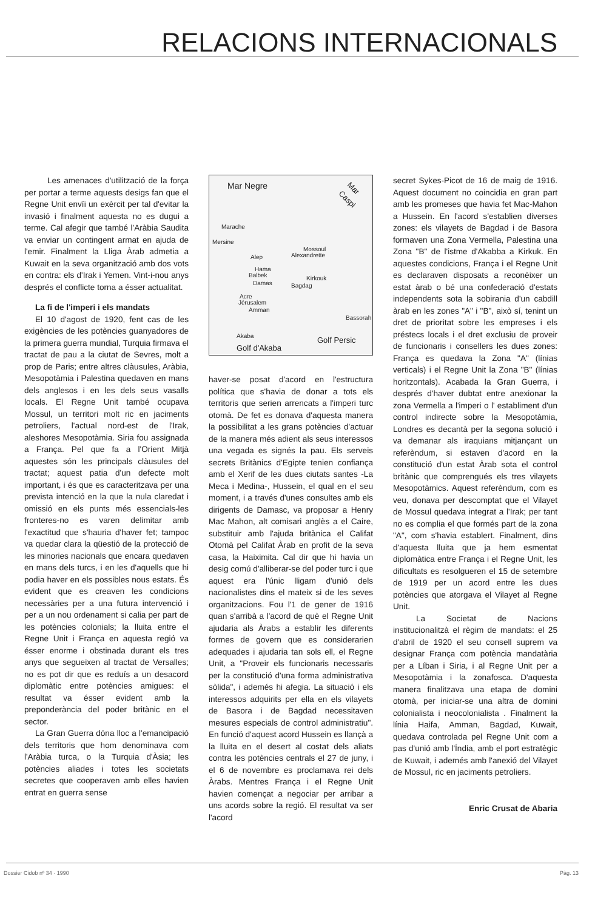RELACIONS INTERNACIONALS
Les amenaces d'utilització de la força per portar a terme aquests desigs fan que el Regne Unit envïi un exèrcit per tal d'evitar la invasió i finalment aquesta no es dugui a terme. Cal afegir que també l'Aràbia Saudita va enviar un contingent armat en ajuda de l'emir. Finalment la Lliga Àrab admetia a Kuwait en la seva organització amb dos vots en contra: els d'Irak i Yemen. Vint-i-nou anys després el conflicte torna a ésser actualitat.
La fi de l'imperi i els mandats
El 10 d'agost de 1920, fent cas de les exigències de les potències guanyadores de la primera guerra mundial, Turquia firmava el tractat de pau a la ciutat de Sevres, molt a prop de Paris; entre altres clàusules, Aràbia, Mesopotàmia i Palestina quedaven en mans dels anglesos i en les dels seus vasalls locals. El Regne Unit també ocupava Mossul, un territori molt ric en jaciments petroliers, l'actual nord-est de l'Irak, aleshores Mesopotàmia. Siria fou assignada a França. Pel que fa a l'Orient Mitjà aquestes són les principals clàusules del tractat; aquest patia d'un defecte molt important, i és que es caracteritzava per una prevista intenció en la que la nula claredat i omissió en els punts més essencials-les fronteres-no es varen delimitar amb l'exactitud que s'hauria d'haver fet; tampoc va quedar clara la qüestió de la protecció de les minories nacionals que encara quedaven en mans dels turcs, i en les d'aquells que hi podia haver en els possibles nous estats. És evident que es creaven les condicions necessàries per a una futura intervenció i per a un nou ordenament si calia per part de les potències colonials; la lluita entre el Regne Unit i França en aquesta regió va ésser enorme i obstinada durant els tres anys que segueixen al tractat de Versalles; no es pot dir que es reduís a un desacord diplomàtic entre potències amigues: el resultat va ésser evident amb la preponderància del poder britànic en el sector.
La Gran Guerra dóna lloc a l'emancipació dels territoris que hom denominava com l'Aràbia turca, o la Turquia d'Àsia; les potències aliades i totes les societats secretes que cooperaven amb elles havien entrat en guerra sense
Mar Negre
Mar Caspi
Marache
Mersine
Alexandrette Alep
Mossoul
Hama
Balbek
Damas
Kirkouk
Bagdag
Acre
Jérusalem
Amman
Bassorah
Akaba
Golf d'Akaba
Golf Persic
haver-se posat d'acord en l'estructura política que s'havia de donar a tots els territoris que serien arrencats a l'imperi turc otomà. De fet es donava d'aquesta manera la possibilitat a les grans potències d'actuar de la manera més adient als seus interessos una vegada es signés la pau. Els serveis secrets Britànics d'Egipte tenien confiança amb el Xerif de les dues ciutats santes -La Meca i Medina-, Hussein, el qual en el seu moment, i a través d'unes consultes amb els dirigents de Damasc, va proposar a Henry Mac Mahon, alt comisari anglès a el Caire, substituir amb l'ajuda britànica el Califat Otomà pel Califat Àrab en profit de la seva casa, la Haiximita. Cal dir que hi havia un desig comú d'alliberar-se del poder turc i que aquest era l'únic lligam d'unió dels nacionalistes dins el mateix si de les seves organitzacions. Fou l'1 de gener de 1916 quan s'arribà a l'acord de què el Regne Unit ajudaria als Àrabs a establir les diferents formes de govern que es considerarien adequades i ajudaria tan sols ell, el Regne Unit, a "Proveir els funcionaris necessaris per la constitució d'una forma administrativa sòlida", i ademés hi afegia. La situació i els interessos adquirits per ella en els vilayets de Basora i de Bagdad necessitaven mesures especials de control administratiu". En funció d'aquest acord Hussein es llançà a la lluita en el desert al costat dels aliats contra les potències centrals el 27 de juny, i el 6 de novembre es proclamava rei dels Àrabs. Mentres França i el Regne Unit havien començat a negociar per arribar a uns acords sobre la regió. El resultat va ser l'acord
secret Sykes-Picot de 16 de maig de 1916. Aquest document no coincidia en gran part amb les promeses que havia fet Mac-Mahon a Hussein. En l'acord s'establien diverses zones: els vilayets de Bagdad i de Basora formaven una Zona Vermella, Palestina una Zona "B" de l'istme d'Akabba a Kirkuk. En aquestes condicions, França i el Regne Unit es declaraven disposats a reconèixer un estat àrab o bé una confederació d'estats independents sota la sobirania d'un cabdill àrab en les zones "A" i "B", això sí, tenint un dret de prioritat sobre les empreses i els préstecs locals i el dret exclusiu de proveir de funcionaris i consellers les dues zones: França es quedava la Zona "A" (línias verticals) i el Regne Unit la Zona "B" (línias horitzontals). Acabada la Gran Guerra, i després d'haver dubtat entre anexionar la zona Vermella a l'imperi o l' establiment d'un control indirecte sobre la Mesopotàmia, Londres es decantà per la segona solució i va demanar als iraquians mitjançant un referèndum, si estaven d'acord en la constitució d'un estat Àrab sota el control britànic que comprengués els tres vilayets Mesopotàmics. Aquest referèndum, com es veu, donava per descomptat que el Vilayet de Mossul quedava integrat a l'Irak; per tant no es complia el que formés part de la zona "A", com s'havia establert. Finalment, dins d'aquesta lluita que ja hem esmentat diplomàtica entre França i el Regne Unit, les dificultats es resolgueren el 15 de setembre de 1919 per un acord entre les dues potències que atorgava el Vilayet al Regne Unit.
La Societat de Nacions institucionalitzà el règim de mandats: el 25 d'abril de 1920 el seu consell suprem va designar França com potència mandatària per a Líban i Siria, i al Regne Unit per a Mesopotàmia i la zonafosca. D'aquesta manera finalitzava una etapa de domini otomà, per iniciar-se una altra de domini colonialista i neocolonialista . Finalment la línia Haifa, Amman, Bagdad, Kuwait, quedava controlada pel Regne Unit com a pas d'unió amb l'Índia, amb el port estratègic de Kuwait, i ademés amb l'anexió del Vilayet de Mossul, ric en jaciments petroliers.
Enric Crusat de Abaria
Dossier Cidob nº 34 · 1990 Pàg. 13